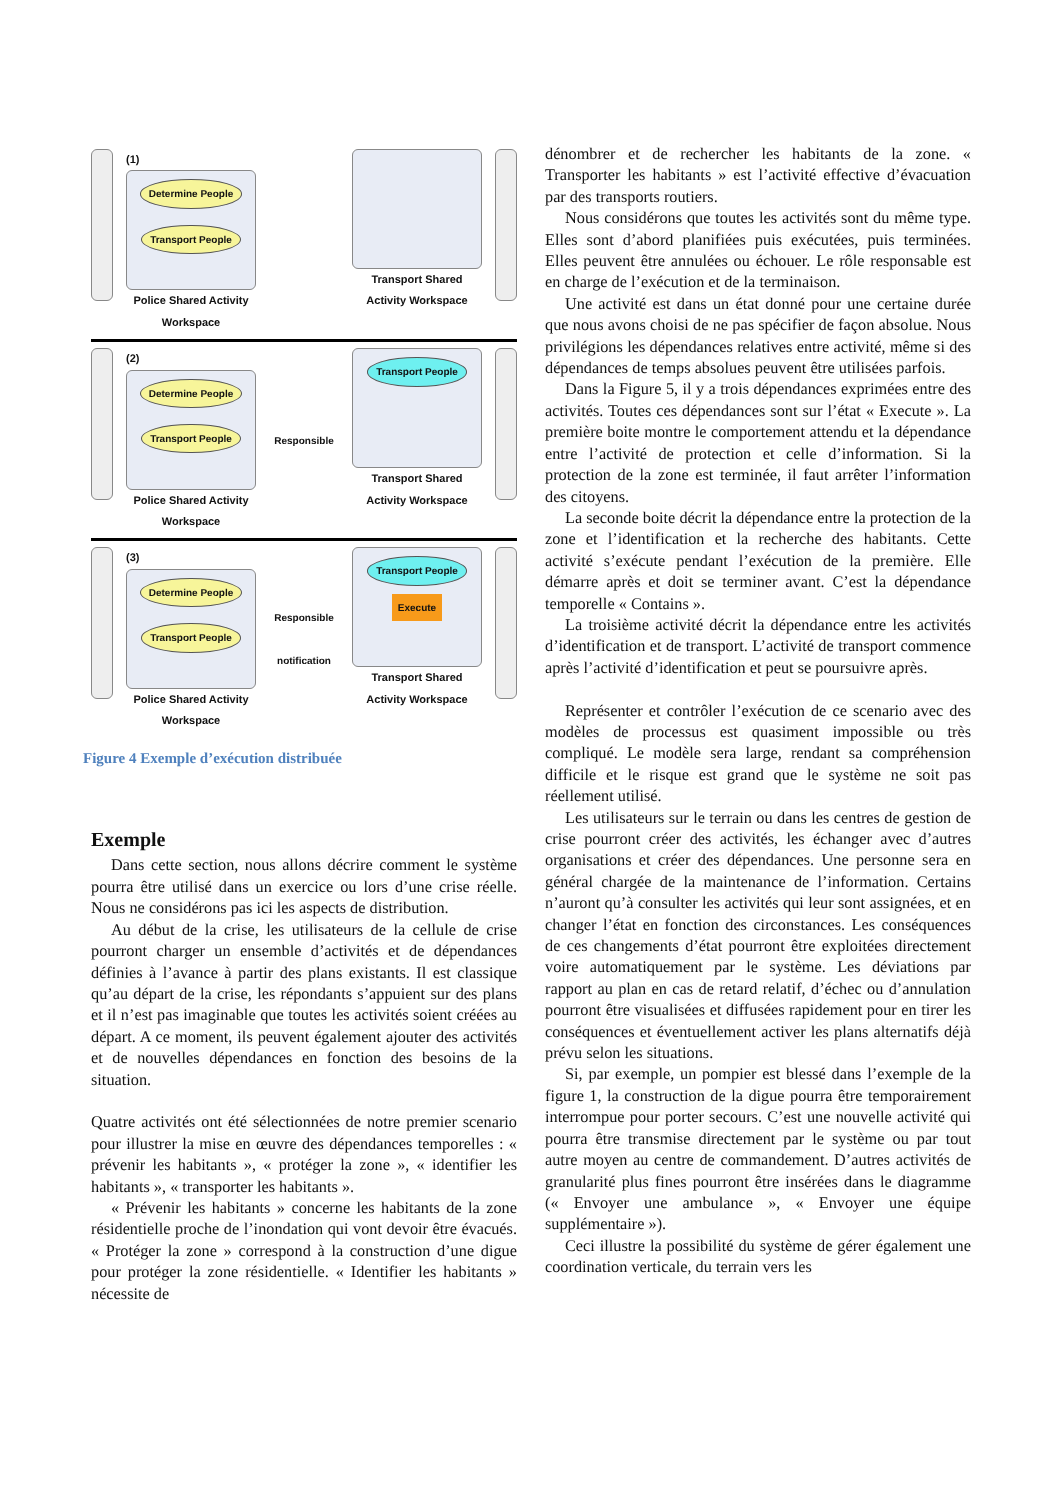(1)
Determine People Transport People
Police Shared Activity
Workspace
Transport Shared
Activity Workspace
(2)
Determine People Transport People
Police Shared Activity
Workspace
Responsible
Transport People
Transport Shared
Activity Workspace
(3)
Determine People Transport People
Police Shared Activity
Workspace
Responsible
notification
Transport People Execute
Transport Shared
Activity Workspace
Figure 4 Exemple d’exécution distribuée
Exemple
Dans cette section, nous allons décrire comment le système pourra être utilisé dans un exercice ou lors d’une crise réelle. Nous ne considérons pas ici les aspects de distribution.
Au début de la crise, les utilisateurs de la cellule de crise pourront charger un ensemble d’activités et de dépendances définies à l’avance à partir des plans existants. Il est classique qu’au départ de la crise, les répondants s’appuient sur des plans et il n’est pas imaginable que toutes les activités soient créées au départ. A ce moment, ils peuvent également ajouter des activités et de nouvelles dépendances en fonction des besoins de la situation.
Quatre activités ont été sélectionnées de notre premier scenario pour illustrer la mise en œuvre des dépendances temporelles : « prévenir les habitants », « protéger la zone », « identifier les habitants », « transporter les habitants ».
« Prévenir les habitants » concerne les habitants de la zone résidentielle proche de l’inondation qui vont devoir être évacués. « Protéger la zone » correspond à la construction d’une digue pour protéger la zone résidentielle. « Identifier les habitants » nécessite de
dénombrer et de rechercher les habitants de la zone. « Transporter les habitants » est l’activité effective d’évacuation par des transports routiers.
Nous considérons que toutes les activités sont du même type. Elles sont d’abord planifiées puis exécutées, puis terminées. Elles peuvent être annulées ou échouer. Le rôle responsable est en charge de l’exécution et de la terminaison.
Une activité est dans un état donné pour une certaine durée que nous avons choisi de ne pas spécifier de façon absolue. Nous privilégions les dépendances relatives entre activité, même si des dépendances de temps absolues peuvent être utilisées parfois.
Dans la Figure 5, il y a trois dépendances exprimées entre des activités. Toutes ces dépendances sont sur l’état « Execute ». La première boite montre le comportement attendu et la dépendance entre l’activité de protection et celle d’information. Si la protection de la zone est terminée, il faut arrêter l’information des citoyens.
La seconde boite décrit la dépendance entre la protection de la zone et l’identification et la recherche des habitants. Cette activité s’exécute pendant l’exécution de la première. Elle démarre après et doit se terminer avant. C’est la dépendance temporelle « Contains ».
La troisième activité décrit la dépendance entre les activités d’identification et de transport. L’activité de transport commence après l’activité d’identification et peut se poursuivre après.
Représenter et contrôler l’exécution de ce scenario avec des modèles de processus est quasiment impossible ou très compliqué. Le modèle sera large, rendant sa compréhension difficile et le risque est grand que le système ne soit pas réellement utilisé.
Les utilisateurs sur le terrain ou dans les centres de gestion de crise pourront créer des activités, les échanger avec d’autres organisations et créer des dépendances. Une personne sera en général chargée de la maintenance de l’information. Certains n’auront qu’à consulter les activités qui leur sont assignées, et en changer l’état en fonction des circonstances. Les conséquences de ces changements d’état pourront être exploitées directement voire automatiquement par le système. Les déviations par rapport au plan en cas de retard relatif, d’échec ou d’annulation pourront être visualisées et diffusées rapidement pour en tirer les conséquences et éventuellement activer les plans alternatifs déjà prévu selon les situations.
Si, par exemple, un pompier est blessé dans l’exemple de la figure 1, la construction de la digue pourra être temporairement interrompue pour porter secours. C’est une nouvelle activité qui pourra être transmise directement par le système ou par tout autre moyen au centre de commandement. D’autres activités de granularité plus fines pourront être insérées dans le diagramme (« Envoyer une ambulance », « Envoyer une équipe supplémentaire »).
Ceci illustre la possibilité du système de gérer également une coordination verticale, du terrain vers les